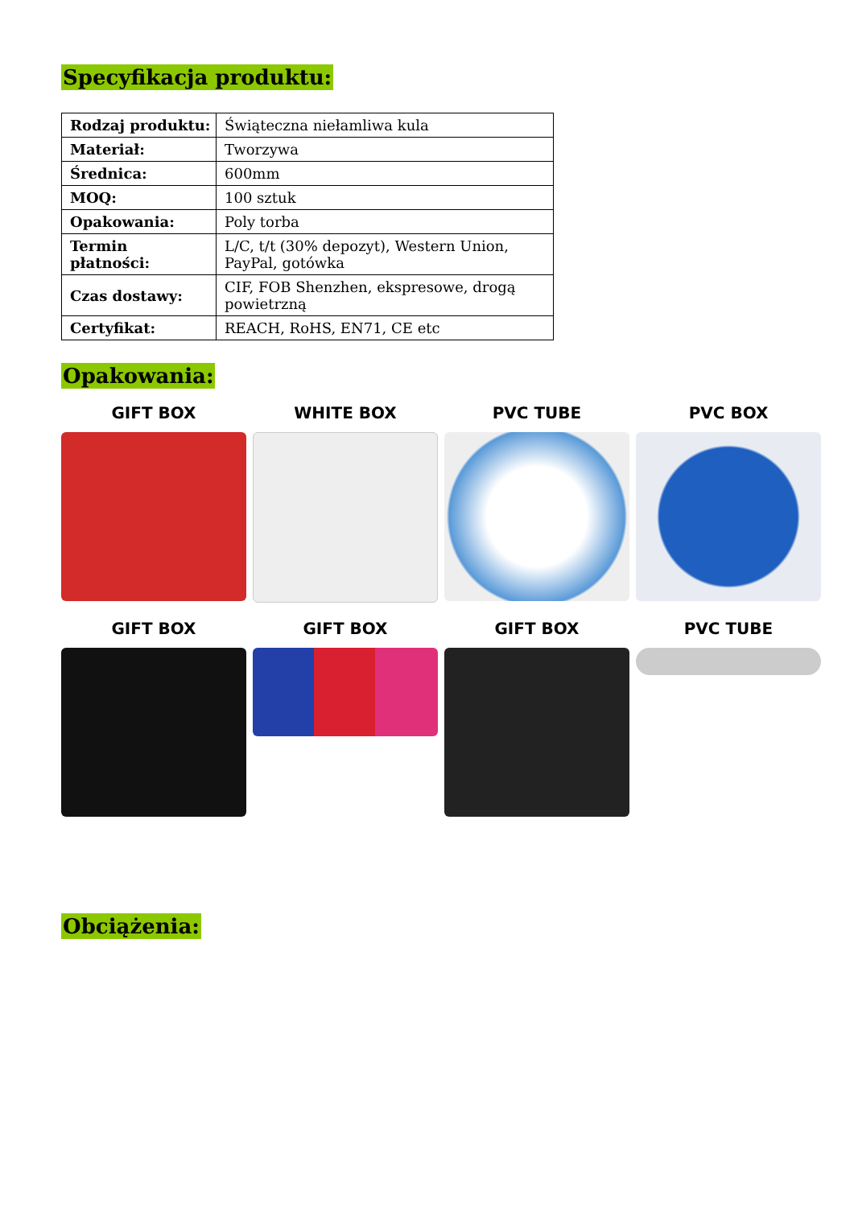Specyfikacja produktu:
| Rodzaj produktu: | Świąteczna niełamliwa kula |
| Materiał: | Tworzywa |
| Średnica: | 600mm |
| MOQ: | 100 sztuk |
| Opakowania: | Poly torba |
| Termin płatności: | L/C, t/t (30% depozyt), Western Union, PayPal, gotówka |
| Czas dostawy: | CIF, FOB Shenzhen, ekspresowe, drogą powietrzną |
| Certyfikat: | REACH, RoHS, EN71, CE etc |
Opakowania:
GIFT BOX
WHITE BOX
PVC TUBE
PVC BOX
GIFT BOX
GIFT BOX
GIFT BOX
PVC TUBE
Obciążenia: